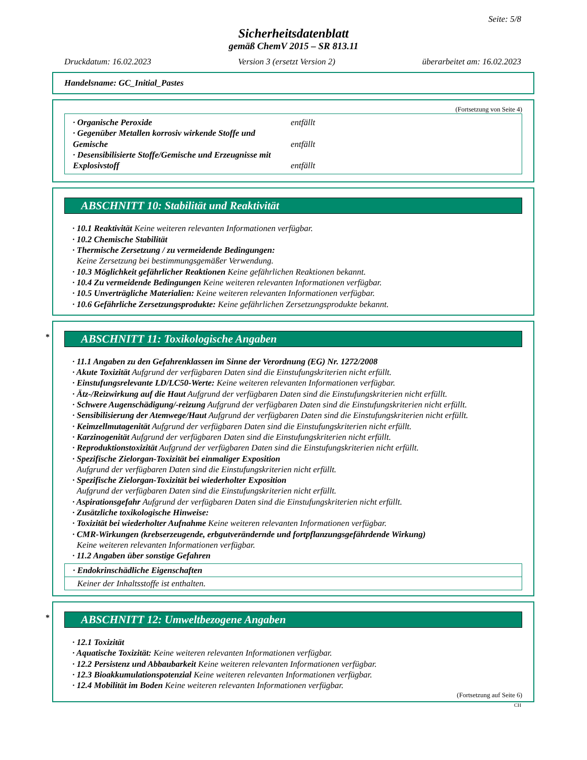Seite: 5/8
Sicherheitsdatenblatt
gemäß ChemV 2015 – SR 813.11
Druckdatum: 16.02.2023 Version 3 (ersetzt Version 2) überarbeitet am: 16.02.2023
Handelsname: GC_Initial_Pastes
(Fortsetzung von Seite 4)
· Organische Peroxide entfällt
· Gegenüber Metallen korrosiv wirkende Stoffe und
Gemische entfällt
· Desensibilisierte Stoffe/Gemische und Erzeugnisse mit
Explosivstoff entfällt
ABSCHNITT 10: Stabilität und Reaktivität
· 10.1 Reaktivität Keine weiteren relevanten Informationen verfügbar.
· 10.2 Chemische Stabilität
· Thermische Zersetzung / zu vermeidende Bedingungen:
Keine Zersetzung bei bestimmungsgemäßer Verwendung.
· 10.3 Möglichkeit gefährlicher Reaktionen Keine gefährlichen Reaktionen bekannt.
· 10.4 Zu vermeidende Bedingungen Keine weiteren relevanten Informationen verfügbar.
· 10.5 Unverträgliche Materialien: Keine weiteren relevanten Informationen verfügbar.
· 10.6 Gefährliche Zersetzungsprodukte: Keine gefährlichen Zersetzungsprodukte bekannt.
* ABSCHNITT 11: Toxikologische Angaben
· 11.1 Angaben zu den Gefahrenklassen im Sinne der Verordnung (EG) Nr. 1272/2008
· Akute Toxizität Aufgrund der verfügbaren Daten sind die Einstufungskriterien nicht erfüllt.
· Einstufungsrelevante LD/LC50-Werte: Keine weiteren relevanten Informationen verfügbar.
· Ätz-/Reizwirkung auf die Haut Aufgrund der verfügbaren Daten sind die Einstufungskriterien nicht erfüllt.
· Schwere Augenschädigung/-reizung Aufgrund der verfügbaren Daten sind die Einstufungskriterien nicht erfüllt.
· Sensibilisierung der Atemwege/Haut Aufgrund der verfügbaren Daten sind die Einstufungskriterien nicht erfüllt.
· Keimzellmutagenität Aufgrund der verfügbaren Daten sind die Einstufungskriterien nicht erfüllt.
· Karzinogenität Aufgrund der verfügbaren Daten sind die Einstufungskriterien nicht erfüllt.
· Reproduktionstoxizität Aufgrund der verfügbaren Daten sind die Einstufungskriterien nicht erfüllt.
· Spezifische Zielorgan-Toxizität bei einmaliger Exposition
Aufgrund der verfügbaren Daten sind die Einstufungskriterien nicht erfüllt.
· Spezifische Zielorgan-Toxizität bei wiederholter Exposition
Aufgrund der verfügbaren Daten sind die Einstufungskriterien nicht erfüllt.
· Aspirationsgefahr Aufgrund der verfügbaren Daten sind die Einstufungskriterien nicht erfüllt.
· Zusätzliche toxikologische Hinweise:
· Toxizität bei wiederholter Aufnahme Keine weiteren relevanten Informationen verfügbar.
· CMR-Wirkungen (krebserzeugende, erbgutverändernde und fortpflanzungsgefährdende Wirkung)
Keine weiteren relevanten Informationen verfügbar.
· 11.2 Angaben über sonstige Gefahren
· Endokrinschädliche Eigenschaften
Keiner der Inhaltsstoffe ist enthalten.
* ABSCHNITT 12: Umweltbezogene Angaben
· 12.1 Toxizität
· Aquatische Toxizität: Keine weiteren relevanten Informationen verfügbar.
· 12.2 Persistenz und Abbaubarkeit Keine weiteren relevanten Informationen verfügbar.
· 12.3 Bioakkumulationspotenzial Keine weiteren relevanten Informationen verfügbar.
· 12.4 Mobilität im Boden Keine weiteren relevanten Informationen verfügbar.
(Fortsetzung auf Seite 6)
CH